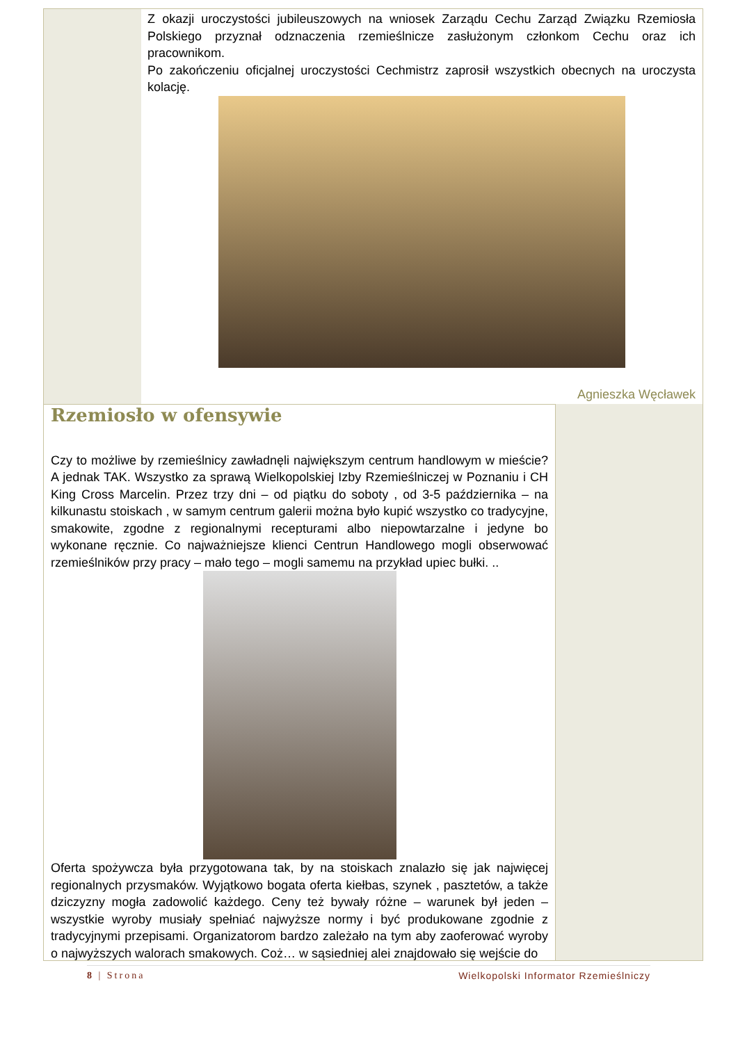Z okazji uroczystości jubileuszowych na wniosek Zarządu Cechu Zarząd Związku Rzemiosła Polskiego przyznał odznaczenia rzemieślnicze zasłużonym członkom Cechu oraz ich pracownikom.
Po zakończeniu oficjalnej uroczystości Cechmistrz zaprosił wszystkich obecnych na uroczysta kolację.
Agnieszka Węcławek
Rzemiosło w ofensywie
Czy to możliwe by rzemieślnicy zawładnęli największym centrum handlowym w mieście? A jednak TAK. Wszystko za sprawą Wielkopolskiej Izby Rzemieślniczej w Poznaniu i CH King Cross Marcelin. Przez trzy dni – od piątku do soboty , od 3-5 października – na kilkunastu stoiskach , w samym centrum galerii można było kupić wszystko co tradycyjne, smakowite, zgodne z regionalnymi recepturami albo niepowtarzalne i jedyne bo wykonane ręcznie. Co najważniejsze klienci Centrun Handlowego mogli obserwować rzemieślników przy pracy – mało tego – mogli samemu na przykład upiec bułki. ..
Oferta spożywcza była przygotowana tak, by na stoiskach znalazło się jak najwięcej regionalnych przysmaków. Wyjątkowo bogata oferta kiełbas, szynek , pasztetów, a także dziczyzny mogła zadowolić każdego. Ceny też bywały różne – warunek był jeden – wszystkie wyroby musiały spełniać najwyższe normy i być produkowane zgodnie z tradycyjnymi przepisami. Organizatorom bardzo zależało na tym aby zaoferować wyroby o najwyższych walorach smakowych. Coż… w sąsiedniej alei znajdowało się wejście do
8 | Strona Wielkopolski Informator Rzemieślniczy